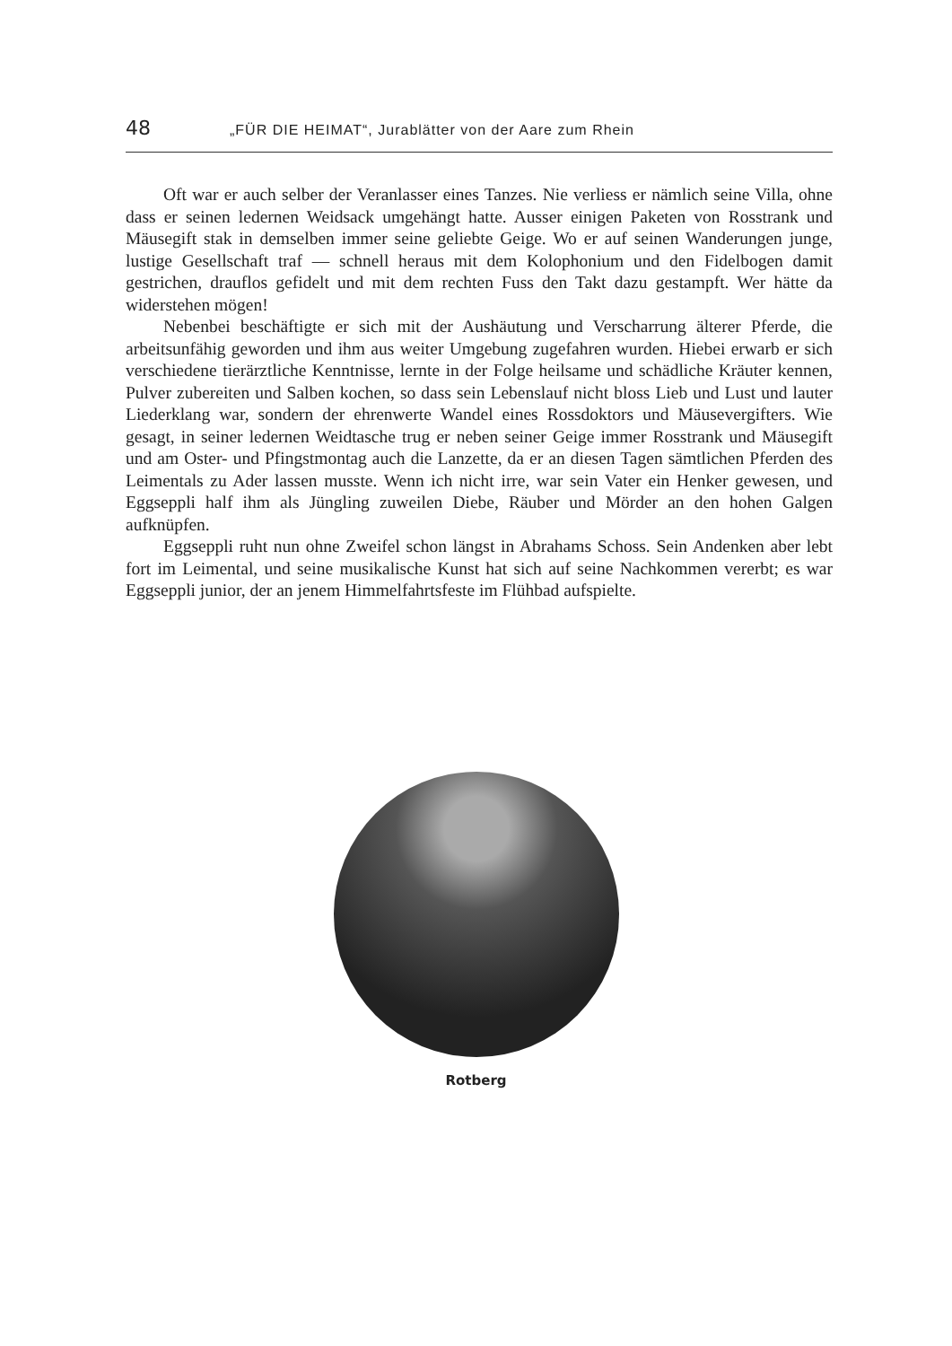48 „FÜR DIE HEIMAT“, Jurablätter von der Aare zum Rhein
Oft war er auch selber der Veranlasser eines Tanzes. Nie verliess er nämlich seine Villa, ohne dass er seinen ledernen Weidsack umgehängt hatte. Ausser einigen Paketen von Rosstrank und Mäusegift stak in demselben immer seine geliebte Geige. Wo er auf seinen Wanderungen junge, lustige Gesellschaft traf — schnell heraus mit dem Kolophonium und den Fidelbogen damit gestrichen, drauflos gefidelt und mit dem rechten Fuss den Takt dazu gestampft. Wer hätte da widerstehen mögen!
Nebenbei beschäftigte er sich mit der Aushäutung und Verscharrung älterer Pferde, die arbeitsunfähig geworden und ihm aus weiter Umgebung zugefahren wurden. Hiebei erwarb er sich verschiedene tierärztliche Kenntnisse, lernte in der Folge heilsame und schädliche Kräuter kennen, Pulver zubereiten und Salben kochen, so dass sein Lebenslauf nicht bloss Lieb und Lust und lauter Liederklang war, sondern der ehrenwerte Wandel eines Rossdoktors und Mäusevergifters. Wie gesagt, in seiner ledernen Weidtasche trug er neben seiner Geige immer Rosstrank und Mäusegift und am Oster- und Pfingstmontag auch die Lanzette, da er an diesen Tagen sämtlichen Pferden des Leimentals zu Ader lassen musste. Wenn ich nicht irre, war sein Vater ein Henker gewesen, und Eggseppli half ihm als Jüngling zuweilen Diebe, Räuber und Mörder an den hohen Galgen aufknüpfen.
Eggseppli ruht nun ohne Zweifel schon längst in Abrahams Schoss. Sein Andenken aber lebt fort im Leimental, und seine musikalische Kunst hat sich auf seine Nachkommen vererbt; es war Eggseppli junior, der an jenem Himmelfahrtsfeste im Flühbad aufspielte.
Rotberg